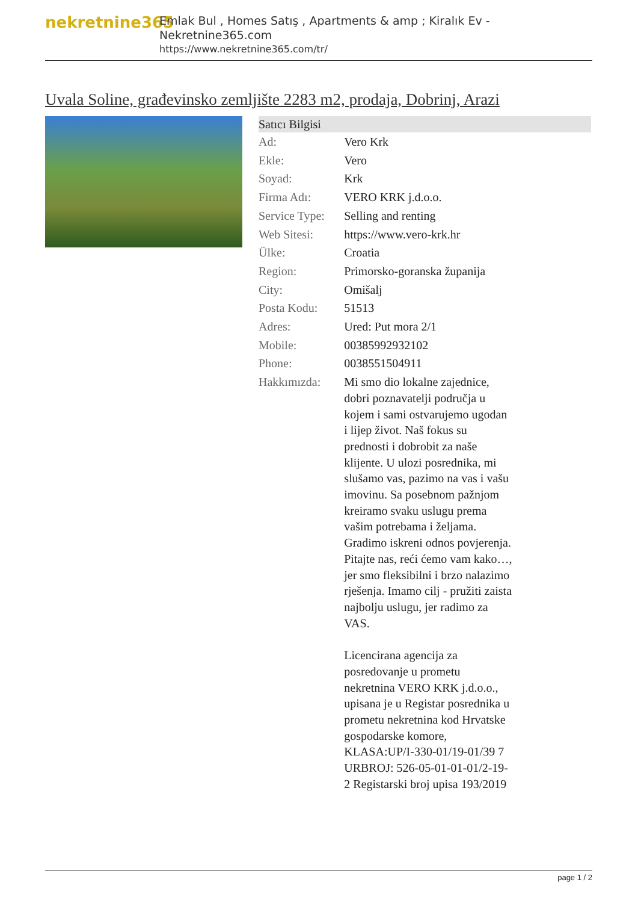nekretnine365
Emlak Bul , Homes Satış , Apartments & amp ; Kiralık Ev - Nekretnine365.com
https://www.nekretnine365.com/tr/
Uvala Soline, građevinsko zemljište 2283 m2, prodaja, Dobrinj, Arazi
| Satıcı Bilgisi | |
| --- | --- |
| Ad: | Vero Krk |
| Ekle: | Vero |
| Soyad: | Krk |
| Firma Adı: | VERO KRK j.d.o.o. |
| Service Type: | Selling and renting |
| Web Sitesi: | https://www.vero-krk.hr |
| Ülke: | Croatia |
| Region: | Primorsko-goranska županija |
| City: | Omišalj |
| Posta Kodu: | 51513 |
| Adres: | Ured: Put mora 2/1 |
| Mobile: | 00385992932102 |
| Phone: | 0038551504911 |
| Hakkımızda: | Mi smo dio lokalne zajednice, dobri poznavatelji područja u kojem i sami ostvarujemo ugodan i lijep život. Naš fokus su prednosti i dobrobit za naše klijente. U ulozi posrednika, mi slušamo vas, pazimo na vas i vašu imovinu. Sa posebnom pažnjom kreiramo svaku uslugu prema vašim potrebama i željama. Gradimo iskreni odnos povjerenja. Pitajte nas, reći ćemo vam kako…, jer smo fleksibilni i brzo nalazimo rješenja. Imamo cilj - pružiti zaista najbolju uslugu, jer radimo za VAS. Licencirana agencija za posredovanje u prometu nekretnina VERO KRK j.d.o.o., upisana je u Registar posrednika u prometu nekretnina kod Hrvatske gospodarske komore, KLASA:UP/I-330-01/19-01/39 7 URBROJ: 526-05-01-01-01/2-19-2 Registarski broj upisa 193/2019 |
page 1 / 2